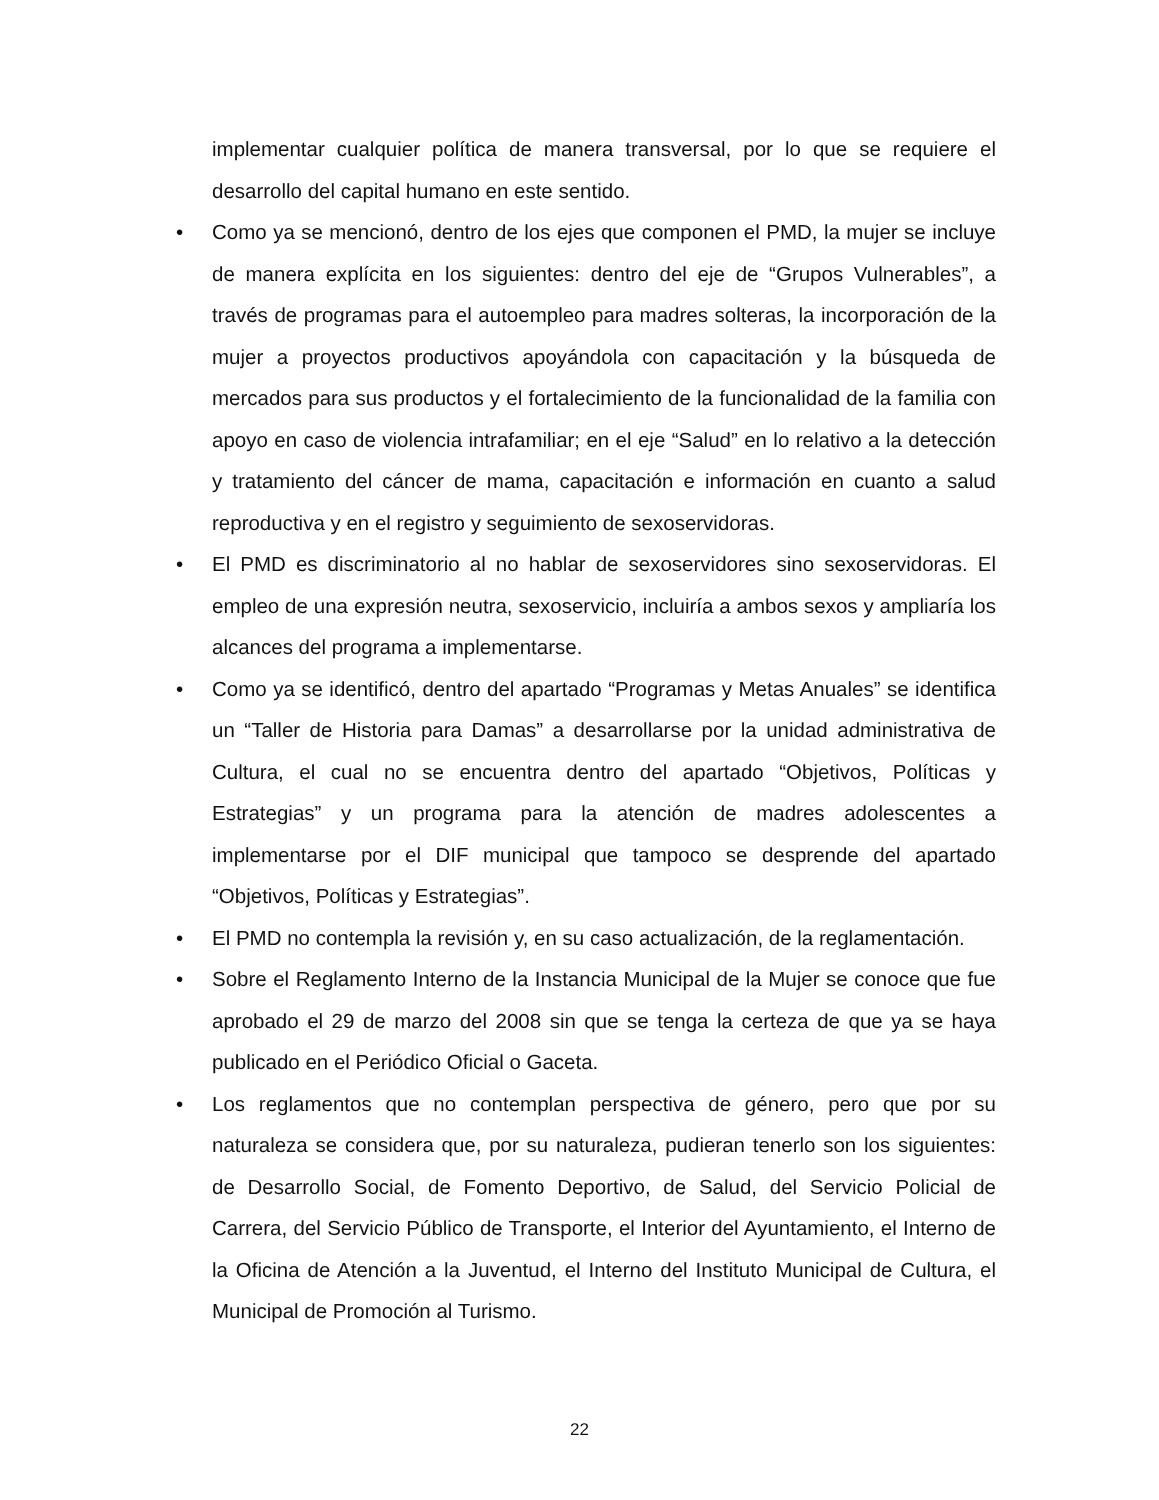implementar cualquier política de manera transversal, por lo que se requiere el desarrollo del capital humano en este sentido.
• Como ya se mencionó, dentro de los ejes que componen el PMD, la mujer se incluye de manera explícita en los siguientes: dentro del eje de “Grupos Vulnerables”, a través de programas para el autoempleo para madres solteras, la incorporación de la mujer a proyectos productivos apoyándola con capacitación y la búsqueda de mercados para sus productos y el fortalecimiento de la funcionalidad de la familia con apoyo en caso de violencia intrafamiliar; en el eje “Salud” en lo relativo a la detección y tratamiento del cáncer de mama, capacitación e información en cuanto a salud reproductiva y en el registro y seguimiento de sexoservidoras.
• El PMD es discriminatorio al no hablar de sexoservidores sino sexoservidoras. El empleo de una expresión neutra, sexoservicio, incluiría a ambos sexos y ampliaría los alcances del programa a implementarse.
• Como ya se identificó, dentro del apartado “Programas y Metas Anuales” se identifica un “Taller de Historia para Damas” a desarrollarse por la unidad administrativa de Cultura, el cual no se encuentra dentro del apartado “Objetivos, Políticas y Estrategias” y un programa para la atención de madres adolescentes a implementarse por el DIF municipal que tampoco se desprende del apartado “Objetivos, Políticas y Estrategias”.
• El PMD no contempla la revisión y, en su caso actualización, de la reglamentación.
• Sobre el Reglamento Interno de la Instancia Municipal de la Mujer se conoce que fue aprobado el 29 de marzo del 2008 sin que se tenga la certeza de que ya se haya publicado en el Periódico Oficial o Gaceta.
• Los reglamentos que no contemplan perspectiva de género, pero que por su naturaleza se considera que, por su naturaleza, pudieran tenerlo son los siguientes: de Desarrollo Social, de Fomento Deportivo, de Salud, del Servicio Policial de Carrera, del Servicio Público de Transporte, el Interior del Ayuntamiento, el Interno de la Oficina de Atención a la Juventud, el Interno del Instituto Municipal de Cultura, el Municipal de Promoción al Turismo.
22